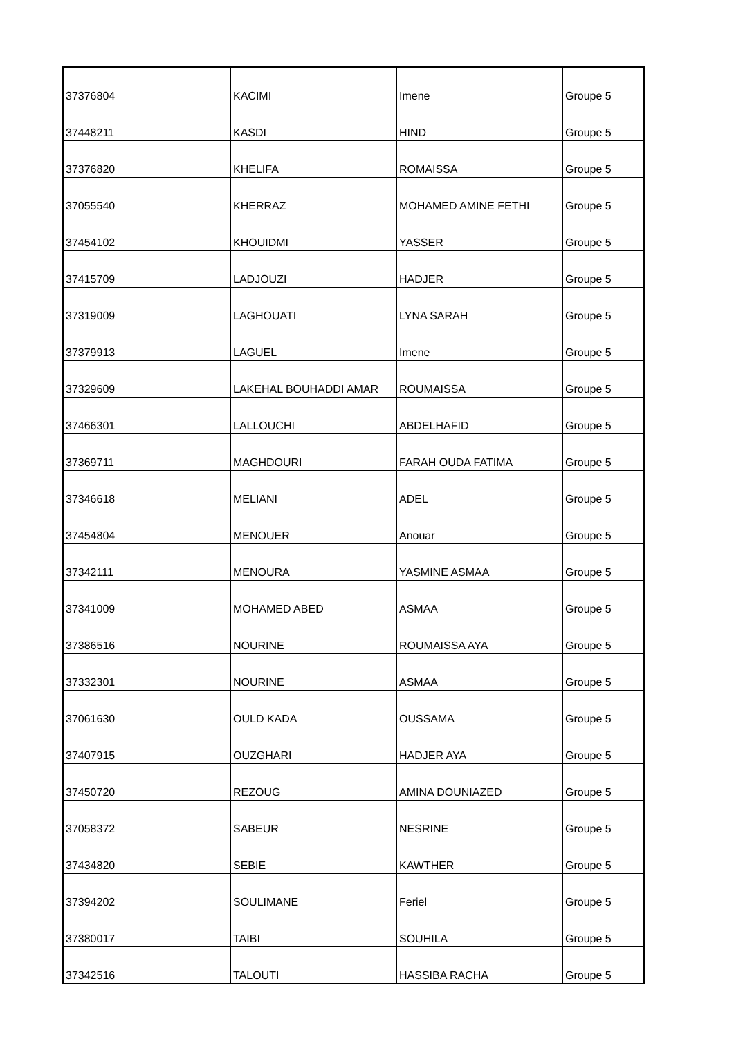| 37376804 | KACIMI | Imene | Groupe 5 |
| 37448211 | KASDI | HIND | Groupe 5 |
| 37376820 | KHELIFA | ROMAISSA | Groupe 5 |
| 37055540 | KHERRAZ | MOHAMED AMINE FETHI | Groupe 5 |
| 37454102 | KHOUIDMI | YASSER | Groupe 5 |
| 37415709 | LADJOUZI | HADJER | Groupe 5 |
| 37319009 | LAGHOUATI | LYNA SARAH | Groupe 5 |
| 37379913 | LAGUEL | Imene | Groupe 5 |
| 37329609 | LAKEHAL BOUHADDI AMAR | ROUMAISSA | Groupe 5 |
| 37466301 | LALLOUCHI | ABDELHAFID | Groupe 5 |
| 37369711 | MAGHDOURI | FARAH OUDA FATIMA | Groupe 5 |
| 37346618 | MELIANI | ADEL | Groupe 5 |
| 37454804 | MENOUER | Anouar | Groupe 5 |
| 37342111 | MENOURA | YASMINE ASMAA | Groupe 5 |
| 37341009 | MOHAMED ABED | ASMAA | Groupe 5 |
| 37386516 | NOURINE | ROUMAISSA AYA | Groupe 5 |
| 37332301 | NOURINE | ASMAA | Groupe 5 |
| 37061630 | OULD KADA | OUSSAMA | Groupe 5 |
| 37407915 | OUZGHARI | HADJER AYA | Groupe 5 |
| 37450720 | REZOUG | AMINA DOUNIAZED | Groupe 5 |
| 37058372 | SABEUR | NESRINE | Groupe 5 |
| 37434820 | SEBIE | KAWTHER | Groupe 5 |
| 37394202 | SOULIMANE | Feriel | Groupe 5 |
| 37380017 | TAIBI | SOUHILA | Groupe 5 |
| 37342516 | TALOUTI | HASSIBA RACHA | Groupe 5 |